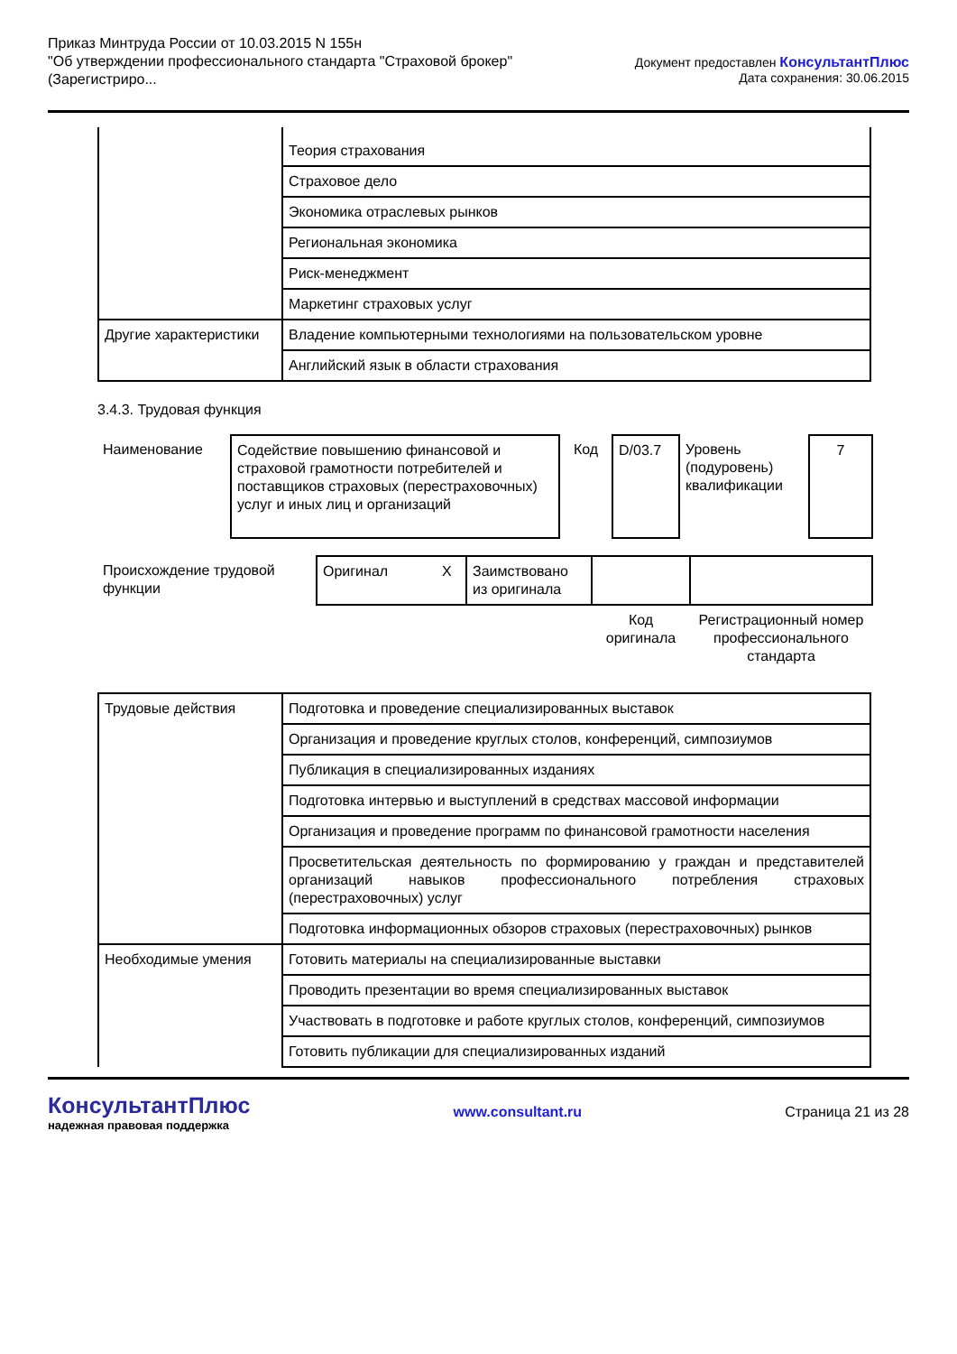Приказ Минтруда России от 10.03.2015 N 155н
"Об утверждении профессионального стандарта "Страховой брокер"
(Зарегистриро...
Документ предоставлен КонсультантПлюс
Дата сохранения: 30.06.2015
| | Теория страхования |
| | Страховое дело |
| | Экономика отраслевых рынков |
| | Региональная экономика |
| | Риск-менеджмент |
| | Маркетинг страховых услуг |
| Другие характеристики | Владение компьютерными технологиями на пользовательском уровне |
| | Английский язык в области страхования |
3.4.3. Трудовая функция
| Наименование | Содействие повышению финансовой и страховой грамотности потребителей и поставщиков страховых (перестраховочных) услуг и иных лиц и организаций | Код | D/03.7 | Уровень (подуровень) квалификации | 7 |
| Происхождение трудовой функции | Оригинал | X | Заимствовано из оригинала | | |
| | | | | Код оригинала | Регистрационный номер профессионального стандарта |
| Трудовые действия | Подготовка и проведение специализированных выставок |
| | Организация и проведение круглых столов, конференций, симпозиумов |
| | Публикация в специализированных изданиях |
| | Подготовка интервью и выступлений в средствах массовой информации |
| | Организация и проведение программ по финансовой грамотности населения |
| | Просветительская деятельность по формированию у граждан и представителей организаций навыков профессионального потребления страховых (перестраховочных) услуг |
| | Подготовка информационных обзоров страховых (перестраховочных) рынков |
| Необходимые умения | Готовить материалы на специализированные выставки |
| | Проводить презентации во время специализированных выставок |
| | Участвовать в подготовке и работе круглых столов, конференций, симпозиумов |
| | Готовить публикации для специализированных изданий |
КонсультантПлюс
надежная правовая поддержка
www.consultant.ru Страница 21 из 28